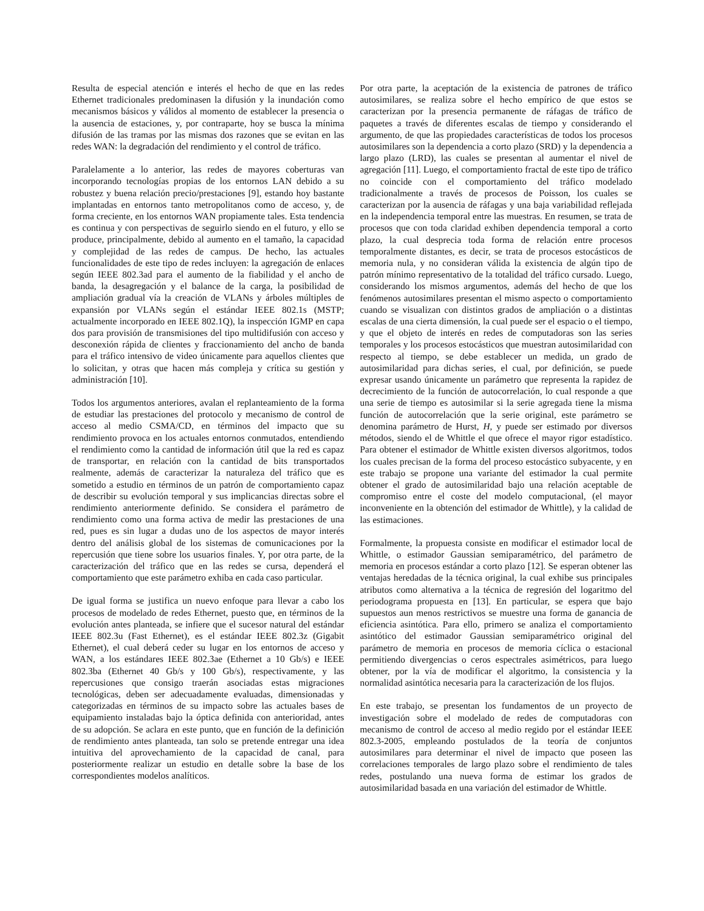Resulta de especial atención e interés el hecho de que en las redes Ethernet tradicionales predominasen la difusión y la inundación como mecanismos básicos y válidos al momento de establecer la presencia o la ausencia de estaciones, y, por contraparte, hoy se busca la mínima difusión de las tramas por las mismas dos razones que se evitan en las redes WAN: la degradación del rendimiento y el control de tráfico.
Paralelamente a lo anterior, las redes de mayores coberturas van incorporando tecnologías propias de los entornos LAN debido a su robustez y buena relación precio/prestaciones [9], estando hoy bastante implantadas en entornos tanto metropolitanos como de acceso, y, de forma creciente, en los entornos WAN propiamente tales. Esta tendencia es continua y con perspectivas de seguirlo siendo en el futuro, y ello se produce, principalmente, debido al aumento en el tamaño, la capacidad y complejidad de las redes de campus. De hecho, las actuales funcionalidades de este tipo de redes incluyen: la agregación de enlaces según IEEE 802.3ad para el aumento de la fiabilidad y el ancho de banda, la desagregación y el balance de la carga, la posibilidad de ampliación gradual vía la creación de VLANs y árboles múltiples de expansión por VLANs según el estándar IEEE 802.1s (MSTP; actualmente incorporado en IEEE 802.1Q), la inspección IGMP en capa dos para provisión de transmisiones del tipo multidifusión con acceso y desconexión rápida de clientes y fraccionamiento del ancho de banda para el tráfico intensivo de video únicamente para aquellos clientes que lo solicitan, y otras que hacen más compleja y crítica su gestión y administración [10].
Todos los argumentos anteriores, avalan el replanteamiento de la forma de estudiar las prestaciones del protocolo y mecanismo de control de acceso al medio CSMA/CD, en términos del impacto que su rendimiento provoca en los actuales entornos conmutados, entendiendo el rendimiento como la cantidad de información útil que la red es capaz de transportar, en relación con la cantidad de bits transportados realmente, además de caracterizar la naturaleza del tráfico que es sometido a estudio en términos de un patrón de comportamiento capaz de describir su evolución temporal y sus implicancias directas sobre el rendimiento anteriormente definido. Se considera el parámetro de rendimiento como una forma activa de medir las prestaciones de una red, pues es sin lugar a dudas uno de los aspectos de mayor interés dentro del análisis global de los sistemas de comunicaciones por la repercusión que tiene sobre los usuarios finales. Y, por otra parte, de la caracterización del tráfico que en las redes se cursa, dependerá el comportamiento que este parámetro exhiba en cada caso particular.
De igual forma se justifica un nuevo enfoque para llevar a cabo los procesos de modelado de redes Ethernet, puesto que, en términos de la evolución antes planteada, se infiere que el sucesor natural del estándar IEEE 802.3u (Fast Ethernet), es el estándar IEEE 802.3z (Gigabit Ethernet), el cual deberá ceder su lugar en los entornos de acceso y WAN, a los estándares IEEE 802.3ae (Ethernet a 10 Gb/s) e IEEE 802.3ba (Ethernet 40 Gb/s y 100 Gb/s), respectivamente, y las repercusiones que consigo traerán asociadas estas migraciones tecnológicas, deben ser adecuadamente evaluadas, dimensionadas y categorizadas en términos de su impacto sobre las actuales bases de equipamiento instaladas bajo la óptica definida con anterioridad, antes de su adopción. Se aclara en este punto, que en función de la definición de rendimiento antes planteada, tan solo se pretende entregar una idea intuitiva del aprovechamiento de la capacidad de canal, para posteriormente realizar un estudio en detalle sobre la base de los correspondientes modelos analíticos.
Por otra parte, la aceptación de la existencia de patrones de tráfico autosimilares, se realiza sobre el hecho empírico de que estos se caracterizan por la presencia permanente de ráfagas de tráfico de paquetes a través de diferentes escalas de tiempo y considerando el argumento, de que las propiedades características de todos los procesos autosimilares son la dependencia a corto plazo (SRD) y la dependencia a largo plazo (LRD), las cuales se presentan al aumentar el nivel de agregación [11]. Luego, el comportamiento fractal de este tipo de tráfico no coincide con el comportamiento del tráfico modelado tradicionalmente a través de procesos de Poisson, los cuales se caracterizan por la ausencia de ráfagas y una baja variabilidad reflejada en la independencia temporal entre las muestras. En resumen, se trata de procesos que con toda claridad exhiben dependencia temporal a corto plazo, la cual desprecia toda forma de relación entre procesos temporalmente distantes, es decir, se trata de procesos estocásticos de memoria nula, y no consideran válida la existencia de algún tipo de patrón mínimo representativo de la totalidad del tráfico cursado. Luego, considerando los mismos argumentos, además del hecho de que los fenómenos autosimilares presentan el mismo aspecto o comportamiento cuando se visualizan con distintos grados de ampliación o a distintas escalas de una cierta dimensión, la cual puede ser el espacio o el tiempo, y que el objeto de interés en redes de computadoras son las series temporales y los procesos estocásticos que muestran autosimilaridad con respecto al tiempo, se debe establecer un medida, un grado de autosimilaridad para dichas series, el cual, por definición, se puede expresar usando únicamente un parámetro que representa la rapidez de decrecimiento de la función de autocorrelación, lo cual responde a que una serie de tiempo es autosimilar si la serie agregada tiene la misma función de autocorrelación que la serie original, este parámetro se denomina parámetro de Hurst, H, y puede ser estimado por diversos métodos, siendo el de Whittle el que ofrece el mayor rigor estadístico. Para obtener el estimador de Whittle existen diversos algoritmos, todos los cuales precisan de la forma del proceso estocástico subyacente, y en este trabajo se propone una variante del estimador la cual permite obtener el grado de autosimilaridad bajo una relación aceptable de compromiso entre el coste del modelo computacional, (el mayor inconveniente en la obtención del estimador de Whittle), y la calidad de las estimaciones.
Formalmente, la propuesta consiste en modificar el estimador local de Whittle, o estimador Gaussian semiparamétrico, del parámetro de memoria en procesos estándar a corto plazo [12]. Se esperan obtener las ventajas heredadas de la técnica original, la cual exhibe sus principales atributos como alternativa a la técnica de regresión del logaritmo del periodograma propuesta en [13]. En particular, se espera que bajo supuestos aun menos restrictivos se muestre una forma de ganancia de eficiencia asintótica. Para ello, primero se analiza el comportamiento asintótico del estimador Gaussian semiparamétrico original del parámetro de memoria en procesos de memoria cíclica o estacional permitiendo divergencias o ceros espectrales asimétricos, para luego obtener, por la vía de modificar el algoritmo, la consistencia y la normalidad asintótica necesaria para la caracterización de los flujos.
En este trabajo, se presentan los fundamentos de un proyecto de investigación sobre el modelado de redes de computadoras con mecanismo de control de acceso al medio regido por el estándar IEEE 802.3-2005, empleando postulados de la teoría de conjuntos autosimilares para determinar el nivel de impacto que poseen las correlaciones temporales de largo plazo sobre el rendimiento de tales redes, postulando una nueva forma de estimar los grados de autosimilaridad basada en una variación del estimador de Whittle.